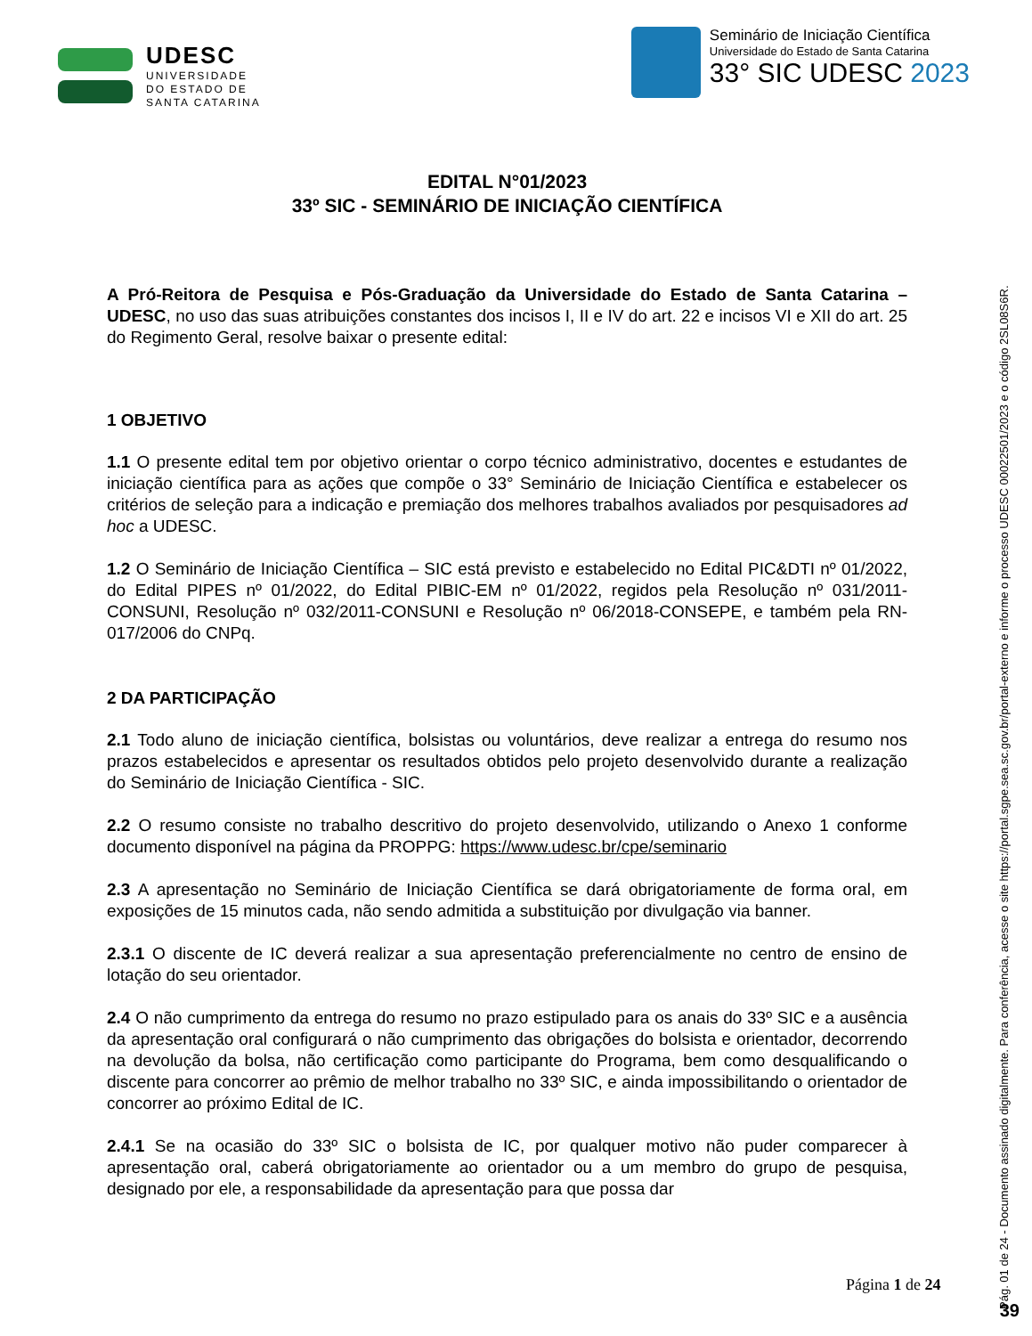UDESC
UNIVERSIDADE
DO ESTADO DE
SANTA CATARINA
Seminário de Iniciação Científica
Universidade do Estado de Santa Catarina
33° SIC UDESC 2023
EDITAL N°01/2023
33º SIC - SEMINÁRIO DE INICIAÇÃO CIENTÍFICA
A Pró-Reitora de Pesquisa e Pós-Graduação da Universidade do Estado de Santa Catarina – UDESC, no uso das suas atribuições constantes dos incisos I, II e IV do art. 22 e incisos VI e XII do art. 25 do Regimento Geral, resolve baixar o presente edital:
1 OBJETIVO
1.1 O presente edital tem por objetivo orientar o corpo técnico administrativo, docentes e estudantes de iniciação científica para as ações que compõe o 33° Seminário de Iniciação Científica e estabelecer os critérios de seleção para a indicação e premiação dos melhores trabalhos avaliados por pesquisadores ad hoc a UDESC.
1.2 O Seminário de Iniciação Científica – SIC está previsto e estabelecido no Edital PIC&DTI nº 01/2022, do Edital PIPES nº 01/2022, do Edital PIBIC-EM nº 01/2022, regidos pela Resolução nº 031/2011-CONSUNI, Resolução nº 032/2011-CONSUNI e Resolução nº 06/2018-CONSEPE, e também pela RN-017/2006 do CNPq.
2 DA PARTICIPAÇÃO
2.1 Todo aluno de iniciação científica, bolsistas ou voluntários, deve realizar a entrega do resumo nos prazos estabelecidos e apresentar os resultados obtidos pelo projeto desenvolvido durante a realização do Seminário de Iniciação Científica - SIC.
2.2 O resumo consiste no trabalho descritivo do projeto desenvolvido, utilizando o Anexo 1 conforme documento disponível na página da PROPPG: https://www.udesc.br/cpe/seminario
2.3 A apresentação no Seminário de Iniciação Científica se dará obrigatoriamente de forma oral, em exposições de 15 minutos cada, não sendo admitida a substituição por divulgação via banner.
2.3.1 O discente de IC deverá realizar a sua apresentação preferencialmente no centro de ensino de lotação do seu orientador.
2.4 O não cumprimento da entrega do resumo no prazo estipulado para os anais do 33º SIC e a ausência da apresentação oral configurará o não cumprimento das obrigações do bolsista e orientador, decorrendo na devolução da bolsa, não certificação como participante do Programa, bem como desqualificando o discente para concorrer ao prêmio de melhor trabalho no 33º SIC, e ainda impossibilitando o orientador de concorrer ao próximo Edital de IC.
2.4.1 Se na ocasião do 33º SIC o bolsista de IC, por qualquer motivo não puder comparecer à apresentação oral, caberá obrigatoriamente ao orientador ou a um membro do grupo de pesquisa, designado por ele, a responsabilidade da apresentação para que possa dar
Página 1 de 24
Pág. 01 de 24 - Documento assinado digitalmente. Para conferência, acesse o site https://portal.sgpe.sea.sc.gov.br/portal-externo e informe o processo UDESC 00022501/2023 e o código 2SL08S6R.
39